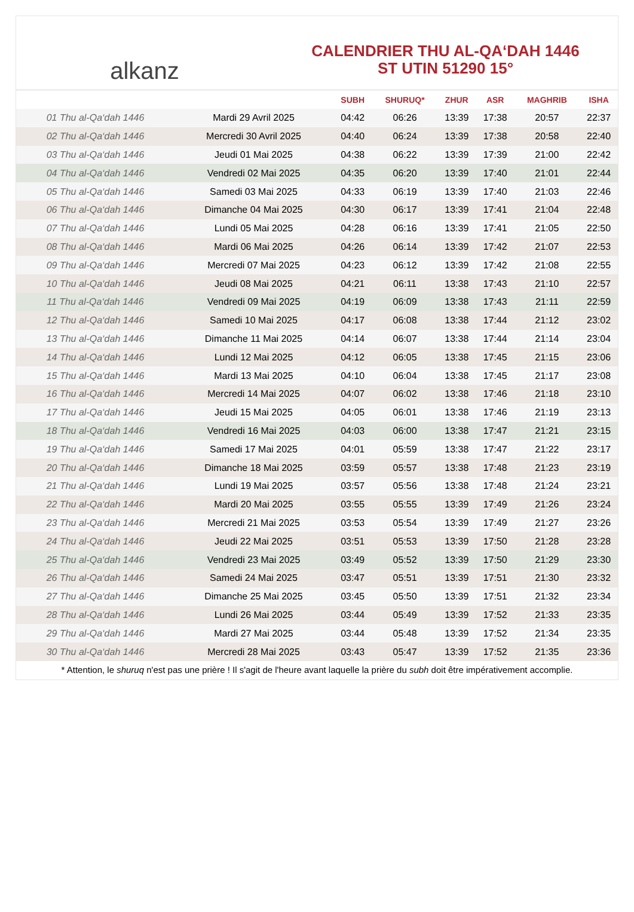alkanz
CALENDRIER THU AL-QA‘DAH 1446
ST UTIN 51290 15°
| | | SUBH | SHURUQ* | ZHUR | ASR | MAGHRIB | ISHA |
| --- | --- | --- | --- | --- | --- | --- | --- |
| 01 Thu al-Qa‘dah 1446 | Mardi 29 Avril 2025 | 04:42 | 06:26 | 13:39 | 17:38 | 20:57 | 22:37 |
| 02 Thu al-Qa‘dah 1446 | Mercredi 30 Avril 2025 | 04:40 | 06:24 | 13:39 | 17:38 | 20:58 | 22:40 |
| 03 Thu al-Qa‘dah 1446 | Jeudi 01 Mai 2025 | 04:38 | 06:22 | 13:39 | 17:39 | 21:00 | 22:42 |
| 04 Thu al-Qa‘dah 1446 | Vendredi 02 Mai 2025 | 04:35 | 06:20 | 13:39 | 17:40 | 21:01 | 22:44 |
| 05 Thu al-Qa‘dah 1446 | Samedi 03 Mai 2025 | 04:33 | 06:19 | 13:39 | 17:40 | 21:03 | 22:46 |
| 06 Thu al-Qa‘dah 1446 | Dimanche 04 Mai 2025 | 04:30 | 06:17 | 13:39 | 17:41 | 21:04 | 22:48 |
| 07 Thu al-Qa‘dah 1446 | Lundi 05 Mai 2025 | 04:28 | 06:16 | 13:39 | 17:41 | 21:05 | 22:50 |
| 08 Thu al-Qa‘dah 1446 | Mardi 06 Mai 2025 | 04:26 | 06:14 | 13:39 | 17:42 | 21:07 | 22:53 |
| 09 Thu al-Qa‘dah 1446 | Mercredi 07 Mai 2025 | 04:23 | 06:12 | 13:39 | 17:42 | 21:08 | 22:55 |
| 10 Thu al-Qa‘dah 1446 | Jeudi 08 Mai 2025 | 04:21 | 06:11 | 13:38 | 17:43 | 21:10 | 22:57 |
| 11 Thu al-Qa‘dah 1446 | Vendredi 09 Mai 2025 | 04:19 | 06:09 | 13:38 | 17:43 | 21:11 | 22:59 |
| 12 Thu al-Qa‘dah 1446 | Samedi 10 Mai 2025 | 04:17 | 06:08 | 13:38 | 17:44 | 21:12 | 23:02 |
| 13 Thu al-Qa‘dah 1446 | Dimanche 11 Mai 2025 | 04:14 | 06:07 | 13:38 | 17:44 | 21:14 | 23:04 |
| 14 Thu al-Qa‘dah 1446 | Lundi 12 Mai 2025 | 04:12 | 06:05 | 13:38 | 17:45 | 21:15 | 23:06 |
| 15 Thu al-Qa‘dah 1446 | Mardi 13 Mai 2025 | 04:10 | 06:04 | 13:38 | 17:45 | 21:17 | 23:08 |
| 16 Thu al-Qa‘dah 1446 | Mercredi 14 Mai 2025 | 04:07 | 06:02 | 13:38 | 17:46 | 21:18 | 23:10 |
| 17 Thu al-Qa‘dah 1446 | Jeudi 15 Mai 2025 | 04:05 | 06:01 | 13:38 | 17:46 | 21:19 | 23:13 |
| 18 Thu al-Qa‘dah 1446 | Vendredi 16 Mai 2025 | 04:03 | 06:00 | 13:38 | 17:47 | 21:21 | 23:15 |
| 19 Thu al-Qa‘dah 1446 | Samedi 17 Mai 2025 | 04:01 | 05:59 | 13:38 | 17:47 | 21:22 | 23:17 |
| 20 Thu al-Qa‘dah 1446 | Dimanche 18 Mai 2025 | 03:59 | 05:57 | 13:38 | 17:48 | 21:23 | 23:19 |
| 21 Thu al-Qa‘dah 1446 | Lundi 19 Mai 2025 | 03:57 | 05:56 | 13:38 | 17:48 | 21:24 | 23:21 |
| 22 Thu al-Qa‘dah 1446 | Mardi 20 Mai 2025 | 03:55 | 05:55 | 13:39 | 17:49 | 21:26 | 23:24 |
| 23 Thu al-Qa‘dah 1446 | Mercredi 21 Mai 2025 | 03:53 | 05:54 | 13:39 | 17:49 | 21:27 | 23:26 |
| 24 Thu al-Qa‘dah 1446 | Jeudi 22 Mai 2025 | 03:51 | 05:53 | 13:39 | 17:50 | 21:28 | 23:28 |
| 25 Thu al-Qa‘dah 1446 | Vendredi 23 Mai 2025 | 03:49 | 05:52 | 13:39 | 17:50 | 21:29 | 23:30 |
| 26 Thu al-Qa‘dah 1446 | Samedi 24 Mai 2025 | 03:47 | 05:51 | 13:39 | 17:51 | 21:30 | 23:32 |
| 27 Thu al-Qa‘dah 1446 | Dimanche 25 Mai 2025 | 03:45 | 05:50 | 13:39 | 17:51 | 21:32 | 23:34 |
| 28 Thu al-Qa‘dah 1446 | Lundi 26 Mai 2025 | 03:44 | 05:49 | 13:39 | 17:52 | 21:33 | 23:35 |
| 29 Thu al-Qa‘dah 1446 | Mardi 27 Mai 2025 | 03:44 | 05:48 | 13:39 | 17:52 | 21:34 | 23:35 |
| 30 Thu al-Qa‘dah 1446 | Mercredi 28 Mai 2025 | 03:43 | 05:47 | 13:39 | 17:52 | 21:35 | 23:36 |
* Attention, le shuruq n'est pas une prière ! Il s'agit de l'heure avant laquelle la prière du subh doit être impérativement accomplie.